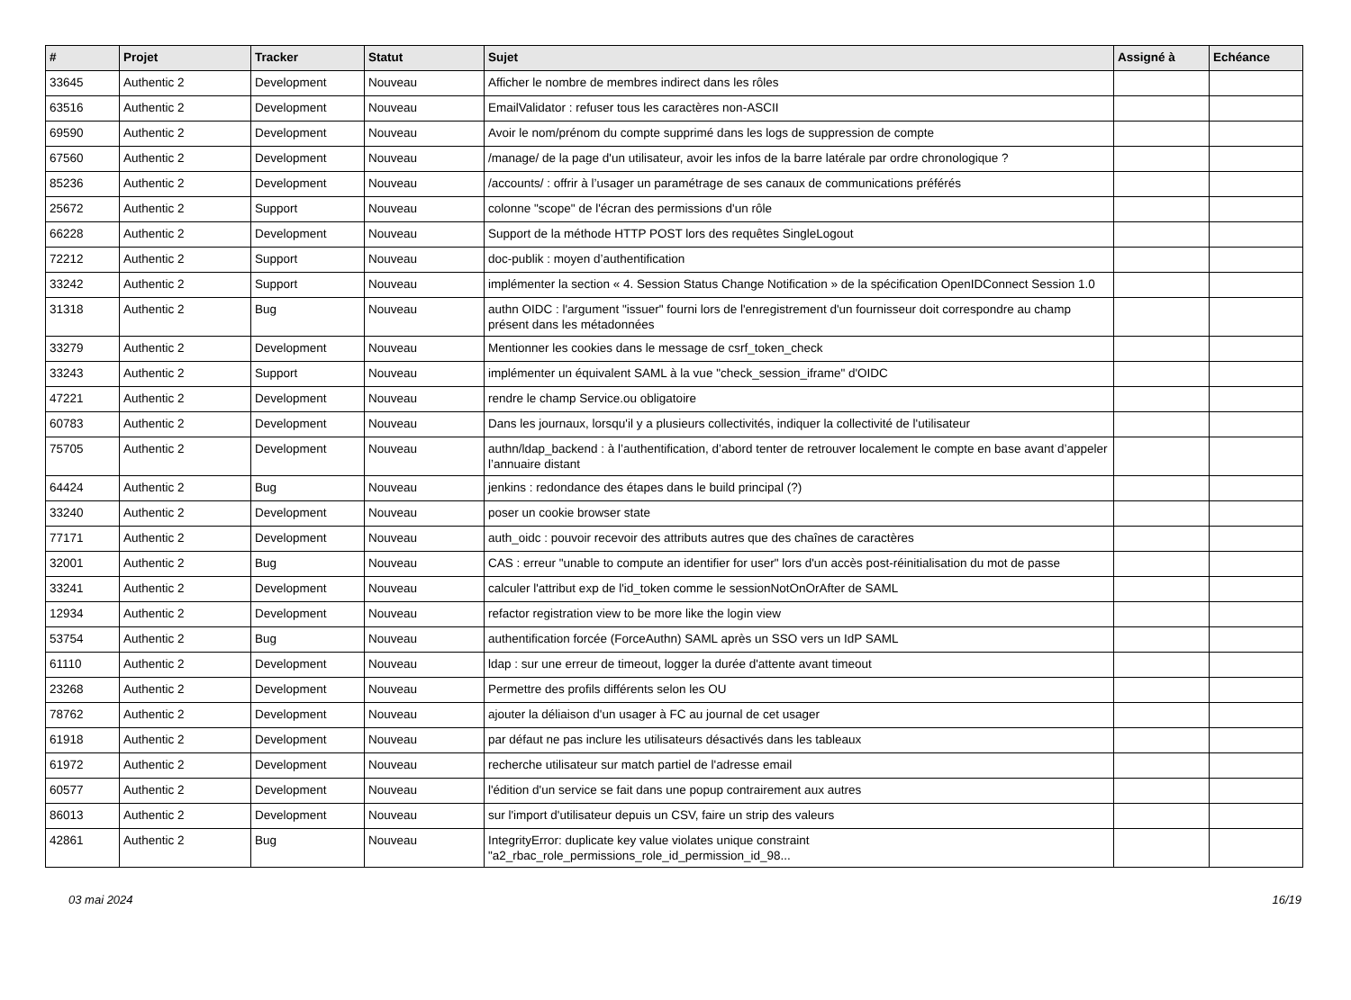| # | Projet | Tracker | Statut | Sujet | Assigné à | Echéance |
| --- | --- | --- | --- | --- | --- | --- |
| 33645 | Authentic 2 | Development | Nouveau | Afficher le nombre de membres indirect dans les rôles | | |
| 63516 | Authentic 2 | Development | Nouveau | EmailValidator : refuser tous les caractères non-ASCII | | |
| 69590 | Authentic 2 | Development | Nouveau | Avoir le nom/prénom du compte supprimé dans les logs de suppression de compte | | |
| 67560 | Authentic 2 | Development | Nouveau | /manage/ de la page d'un utilisateur, avoir les infos de la barre latérale par ordre chronologique ? | | |
| 85236 | Authentic 2 | Development | Nouveau | /accounts/ : offrir à l’usager un paramétrage de ses canaux de communications préférés | | |
| 25672 | Authentic 2 | Support | Nouveau | colonne "scope" de l'écran des permissions d'un rôle | | |
| 66228 | Authentic 2 | Development | Nouveau | Support de la méthode HTTP POST lors des requêtes SingleLogout | | |
| 72212 | Authentic 2 | Support | Nouveau | doc-publik : moyen d’authentification | | |
| 33242 | Authentic 2 | Support | Nouveau | implémenter la section « 4. Session Status Change Notification » de la spécification OpenIDConnect Session 1.0 | | |
| 31318 | Authentic 2 | Bug | Nouveau | authn OIDC : l'argument "issuer" fourni lors de l'enregistrement d'un fournisseur doit correspondre au champ présent dans les métadonnées | | |
| 33279 | Authentic 2 | Development | Nouveau | Mentionner les cookies dans le message de csrf_token_check | | |
| 33243 | Authentic 2 | Support | Nouveau | implémenter un équivalent SAML à la vue "check_session_iframe" d'OIDC | | |
| 47221 | Authentic 2 | Development | Nouveau | rendre le champ Service.ou obligatoire | | |
| 60783 | Authentic 2 | Development | Nouveau | Dans les journaux, lorsqu'il y a plusieurs collectivités, indiquer la collectivité de l'utilisateur | | |
| 75705 | Authentic 2 | Development | Nouveau | authn/ldap_backend : à l’authentification, d’abord tenter de retrouver localement le compte en base avant d’appeler l’annuaire distant | | |
| 64424 | Authentic 2 | Bug | Nouveau | jenkins : redondance des étapes dans le build principal (?) | | |
| 33240 | Authentic 2 | Development | Nouveau | poser un cookie browser state | | |
| 77171 | Authentic 2 | Development | Nouveau | auth_oidc : pouvoir recevoir des attributs autres que des chaînes de caractères | | |
| 32001 | Authentic 2 | Bug | Nouveau | CAS : erreur "unable to compute an identifier for user" lors d'un accès post-réinitialisation du mot de passe | | |
| 33241 | Authentic 2 | Development | Nouveau | calculer l'attribut exp de l'id_token comme le sessionNotOnOrAfter de SAML | | |
| 12934 | Authentic 2 | Development | Nouveau | refactor registration view to be more like the login view | | |
| 53754 | Authentic 2 | Bug | Nouveau | authentification forcée (ForceAuthn) SAML après un SSO vers un IdP SAML | | |
| 61110 | Authentic 2 | Development | Nouveau | ldap : sur une erreur de timeout, logger la durée d'attente avant timeout | | |
| 23268 | Authentic 2 | Development | Nouveau | Permettre des profils différents selon les OU | | |
| 78762 | Authentic 2 | Development | Nouveau | ajouter la déliaison d'un usager à FC au journal de cet usager | | |
| 61918 | Authentic 2 | Development | Nouveau | par défaut ne pas inclure les utilisateurs désactivés dans les tableaux | | |
| 61972 | Authentic 2 | Development | Nouveau | recherche utilisateur sur match partiel de l'adresse email | | |
| 60577 | Authentic 2 | Development | Nouveau | l'édition d'un service se fait dans une popup contrairement aux autres | | |
| 86013 | Authentic 2 | Development | Nouveau | sur l'import d'utilisateur depuis un CSV, faire un strip des valeurs | | |
| 42861 | Authentic 2 | Bug | Nouveau | IntegrityError: duplicate key value violates unique constraint "a2_rbac_role_permissions_role_id_permission_id_98... | | |
03 mai 2024 16/19